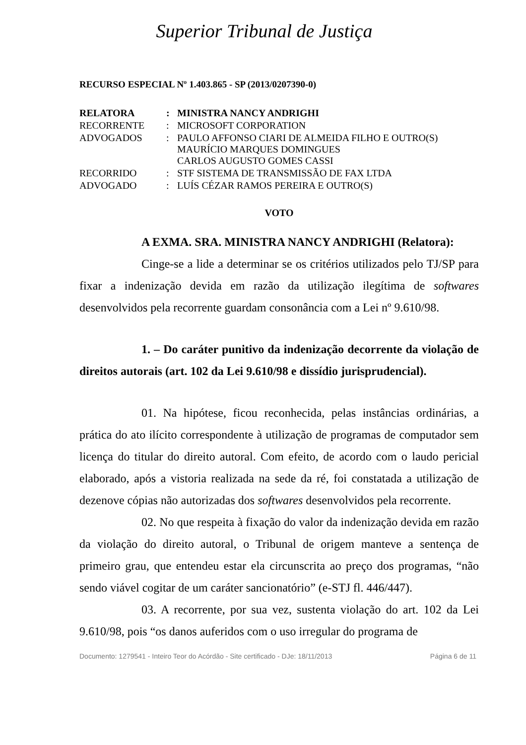Superior Tribunal de Justiça
RECURSO ESPECIAL Nº 1.403.865 - SP (2013/0207390-0)
| RELATORA | : | MINISTRA NANCY ANDRIGHI |
| RECORRENTE | : | MICROSOFT CORPORATION |
| ADVOGADOS | : | PAULO AFFONSO CIARI DE ALMEIDA FILHO E OUTRO(S) MAURÍCIO MARQUES DOMINGUES CARLOS AUGUSTO GOMES CASSI |
| RECORRIDO | : | STF SISTEMA DE TRANSMISSÃO DE FAX LTDA |
| ADVOGADO | : | LUÍS CÉZAR RAMOS PEREIRA E OUTRO(S) |
VOTO
A EXMA. SRA. MINISTRA NANCY ANDRIGHI (Relatora):
Cinge-se a lide a determinar se os critérios utilizados pelo TJ/SP para fixar a indenização devida em razão da utilização ilegítima de softwares desenvolvidos pela recorrente guardam consonância com a Lei nº 9.610/98.
1. – Do caráter punitivo da indenização decorrente da violação de direitos autorais (art. 102 da Lei 9.610/98 e dissídio jurisprudencial).
01. Na hipótese, ficou reconhecida, pelas instâncias ordinárias, a prática do ato ilícito correspondente à utilização de programas de computador sem licença do titular do direito autoral. Com efeito, de acordo com o laudo pericial elaborado, após a vistoria realizada na sede da ré, foi constatada a utilização de dezenove cópias não autorizadas dos softwares desenvolvidos pela recorrente.
02. No que respeita à fixação do valor da indenização devida em razão da violação do direito autoral, o Tribunal de origem manteve a sentença de primeiro grau, que entendeu estar ela circunscrita ao preço dos programas, “não sendo viável cogitar de um caráter sancionatório” (e-STJ fl. 446/447).
03. A recorrente, por sua vez, sustenta violação do art. 102 da Lei 9.610/98, pois “os danos auferidos com o uso irregular do programa de
Documento: 1279541 - Inteiro Teor do Acórdão - Site certificado - DJe: 18/11/2013 Página 6 de 11